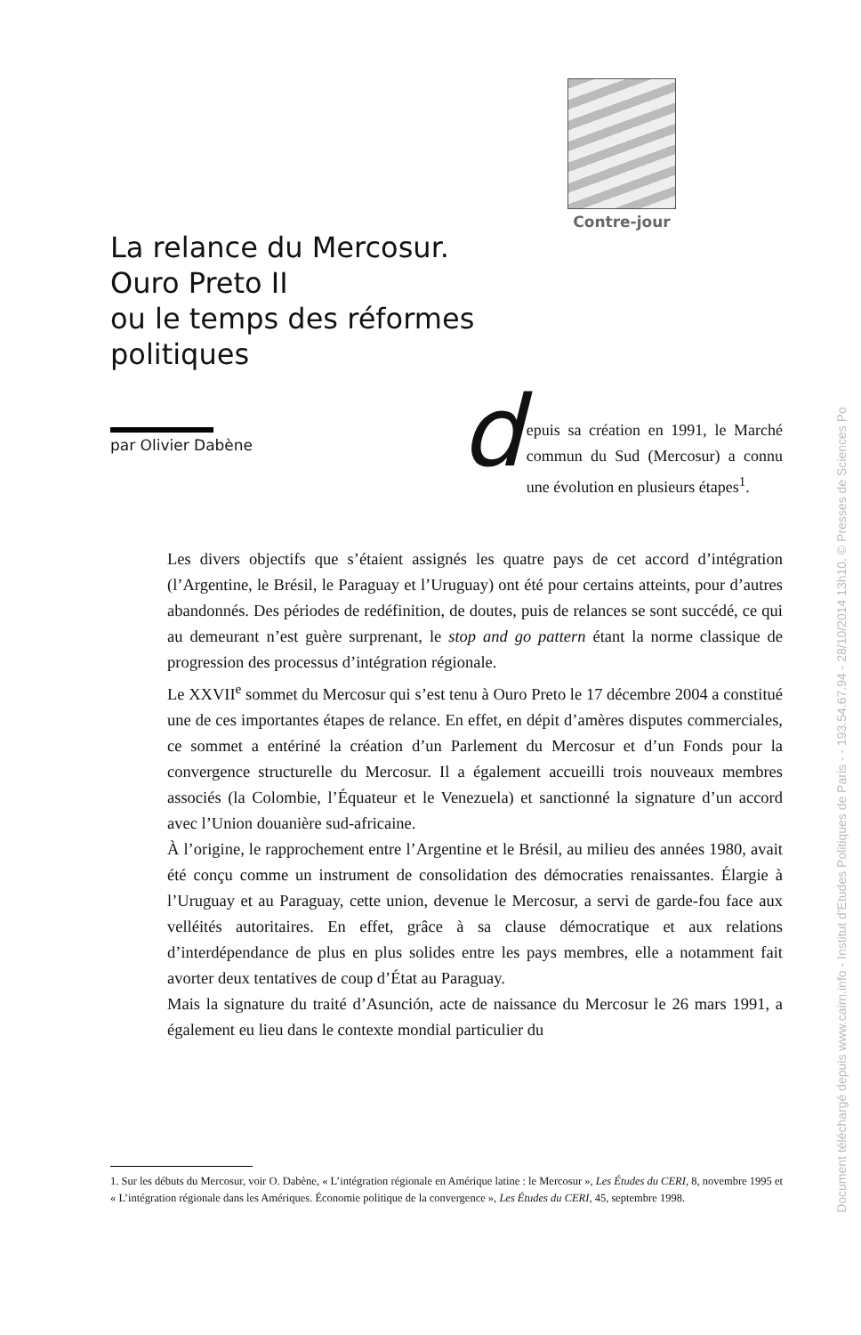Contre-jour
La relance du Mercosur.
Ouro Preto II
ou le temps des réformes
politiques
par Olivier Dabène
d
epuis sa création en 1991, le Marché commun du Sud (Mercosur) a connu une évolution en plusieurs étapes<sup>1</sup>.
Les divers objectifs que s’étaient assignés les quatre pays de cet accord d’intégration (l’Argentine, le Brésil, le Paraguay et l’Uruguay) ont été pour certains atteints, pour d’autres abandonnés. Des périodes de redéfinition, de doutes, puis de relances se sont succédé, ce qui au demeurant n’est guère surprenant, le stop and go pattern étant la norme classique de progression des processus d’intégration régionale.
Le XXVII<sup>e</sup> sommet du Mercosur qui s’est tenu à Ouro Preto le 17 décembre 2004 a constitué une de ces importantes étapes de relance. En effet, en dépit d’amères disputes commerciales, ce sommet a entériné la création d’un Parlement du Mercosur et d’un Fonds pour la convergence structurelle du Mercosur. Il a également accueilli trois nouveaux membres associés (la Colombie, l’Équateur et le Venezuela) et sanctionné la signature d’un accord avec l’Union douanière sud-africaine.
À l’origine, le rapprochement entre l’Argentine et le Brésil, au milieu des années 1980, avait été conçu comme un instrument de consolidation des démocraties renaissantes. Élargie à l’Uruguay et au Paraguay, cette union, devenue le Mercosur, a servi de garde-fou face aux velléités autoritaires. En effet, grâce à sa clause démocratique et aux relations d’interdépendance de plus en plus solides entre les pays membres, elle a notamment fait avorter deux tentatives de coup d’État au Paraguay.
Mais la signature du traité d’Asunción, acte de naissance du Mercosur le 26 mars 1991, a également eu lieu dans le contexte mondial particulier du
1. Sur les débuts du Mercosur, voir O. Dabène, « L’intégration régionale en Amérique latine : le Mercosur », Les Études du CERI, 8, novembre 1995 et « L’intégration régionale dans les Amériques. Économie politique de la convergence », Les Études du CERI, 45, septembre 1998.
Document téléchargé depuis www.cairn.info - Institut d'Etudes Politiques de Paris - - 193.54.67.94 - 28/10/2014 13h10. © Presses de Sciences Po